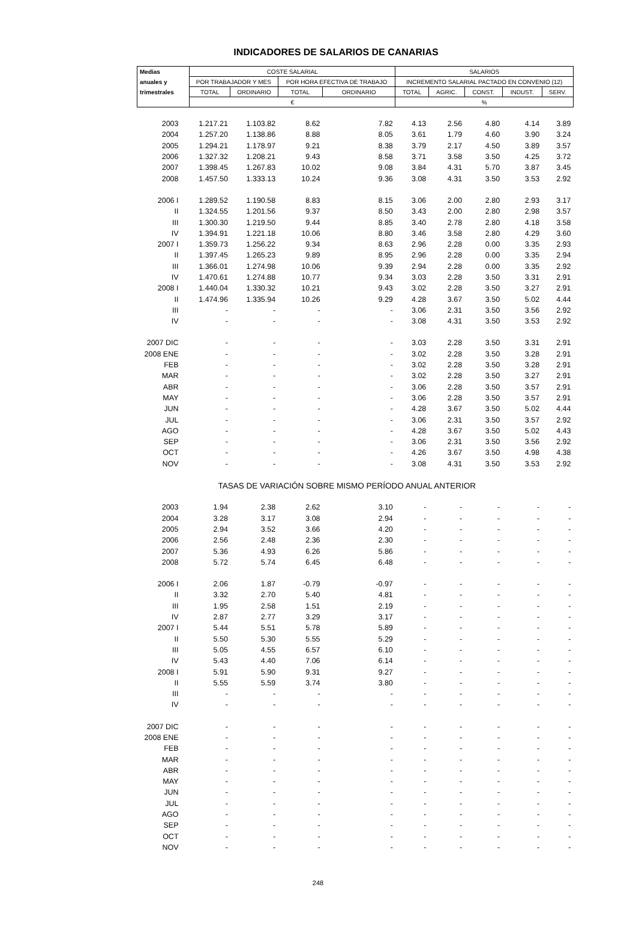INDICADORES DE SALARIOS DE CANARIAS
| Medias | COSTE SALARIAL | | | | SALARIOS | | | | |
| --- | --- | --- | --- | --- | --- | --- | --- | --- | --- |
| anuales y | POR TRABAJADOR Y MES | | POR HORA EFECTIVA DE TRABAJO | | INCREMENTO SALARIAL PACTADO EN CONVENIO (12) | | | | |
| trimestrales | TOTAL | ORDINARIO | TOTAL | ORDINARIO | TOTAL | AGRIC. | CONST. | INDUST. | SERV. |
| | € | | | | % | | | | |
| 2003 | 1.217.21 | 1.103.82 | 8.62 | 7.82 | 4.13 | 2.56 | 4.80 | 4.14 | 3.89 |
| 2004 | 1.257.20 | 1.138.86 | 8.88 | 8.05 | 3.61 | 1.79 | 4.60 | 3.90 | 3.24 |
| 2005 | 1.294.21 | 1.178.97 | 9.21 | 8.38 | 3.79 | 2.17 | 4.50 | 3.89 | 3.57 |
| 2006 | 1.327.32 | 1.208.21 | 9.43 | 8.58 | 3.71 | 3.58 | 3.50 | 4.25 | 3.72 |
| 2007 | 1.398.45 | 1.267.83 | 10.02 | 9.08 | 3.84 | 4.31 | 5.70 | 3.87 | 3.45 |
| 2008 | 1.457.50 | 1.333.13 | 10.24 | 9.36 | 3.08 | 4.31 | 3.50 | 3.53 | 2.92 |
| 2006 I | 1.289.52 | 1.190.58 | 8.83 | 8.15 | 3.06 | 2.00 | 2.80 | 2.93 | 3.17 |
| II | 1.324.55 | 1.201.56 | 9.37 | 8.50 | 3.43 | 2.00 | 2.80 | 2.98 | 3.57 |
| III | 1.300.30 | 1.219.50 | 9.44 | 8.85 | 3.40 | 2.78 | 2.80 | 4.18 | 3.58 |
| IV | 1.394.91 | 1.221.18 | 10.06 | 8.80 | 3.46 | 3.58 | 2.80 | 4.29 | 3.60 |
| 2007 I | 1.359.73 | 1.256.22 | 9.34 | 8.63 | 2.96 | 2.28 | 0.00 | 3.35 | 2.93 |
| II | 1.397.45 | 1.265.23 | 9.89 | 8.95 | 2.96 | 2.28 | 0.00 | 3.35 | 2.94 |
| III | 1.366.01 | 1.274.98 | 10.06 | 9.39 | 2.94 | 2.28 | 0.00 | 3.35 | 2.92 |
| IV | 1.470.61 | 1.274.88 | 10.77 | 9.34 | 3.03 | 2.28 | 3.50 | 3.31 | 2.91 |
| 2008 I | 1.440.04 | 1.330.32 | 10.21 | 9.43 | 3.02 | 2.28 | 3.50 | 3.27 | 2.91 |
| II | 1.474.96 | 1.335.94 | 10.26 | 9.29 | 4.28 | 3.67 | 3.50 | 5.02 | 4.44 |
| III | - | - | - | - | 3.06 | 2.31 | 3.50 | 3.56 | 2.92 |
| IV | - | - | - | - | 3.08 | 4.31 | 3.50 | 3.53 | 2.92 |
| 2007 DIC | - | - | - | - | 3.03 | 2.28 | 3.50 | 3.31 | 2.91 |
| 2008 ENE | - | - | - | - | 3.02 | 2.28 | 3.50 | 3.28 | 2.91 |
| FEB | - | - | - | - | 3.02 | 2.28 | 3.50 | 3.28 | 2.91 |
| MAR | - | - | - | - | 3.02 | 2.28 | 3.50 | 3.27 | 2.91 |
| ABR | - | - | - | - | 3.06 | 2.28 | 3.50 | 3.57 | 2.91 |
| MAY | - | - | - | - | 3.06 | 2.28 | 3.50 | 3.57 | 2.91 |
| JUN | - | - | - | - | 4.28 | 3.67 | 3.50 | 5.02 | 4.44 |
| JUL | - | - | - | - | 3.06 | 2.31 | 3.50 | 3.57 | 2.92 |
| AGO | - | - | - | - | 4.28 | 3.67 | 3.50 | 5.02 | 4.43 |
| SEP | - | - | - | - | 3.06 | 2.31 | 3.50 | 3.56 | 2.92 |
| OCT | - | - | - | - | 4.26 | 3.67 | 3.50 | 4.98 | 4.38 |
| NOV | - | - | - | - | 3.08 | 4.31 | 3.50 | 3.53 | 2.92 |
| | TASAS DE VARIACIÓN SOBRE MISMO PERÍODO ANUAL ANTERIOR | | | | | | | | |
| 2003 | 1.94 | 2.38 | 2.62 | 3.10 | - | - | - | - | - |
| 2004 | 3.28 | 3.17 | 3.08 | 2.94 | - | - | - | - | - |
| 2005 | 2.94 | 3.52 | 3.66 | 4.20 | - | - | - | - | - |
| 2006 | 2.56 | 2.48 | 2.36 | 2.30 | - | - | - | - | - |
| 2007 | 5.36 | 4.93 | 6.26 | 5.86 | - | - | - | - | - |
| 2008 | 5.72 | 5.74 | 6.45 | 6.48 | - | - | - | - | - |
| 2006 I | 2.06 | 1.87 | -0.79 | -0.97 | - | - | - | - | - |
| II | 3.32 | 2.70 | 5.40 | 4.81 | - | - | - | - | - |
| III | 1.95 | 2.58 | 1.51 | 2.19 | - | - | - | - | - |
| IV | 2.87 | 2.77 | 3.29 | 3.17 | - | - | - | - | - |
| 2007 I | 5.44 | 5.51 | 5.78 | 5.89 | - | - | - | - | - |
| II | 5.50 | 5.30 | 5.55 | 5.29 | - | - | - | - | - |
| III | 5.05 | 4.55 | 6.57 | 6.10 | - | - | - | - | - |
| IV | 5.43 | 4.40 | 7.06 | 6.14 | - | - | - | - | - |
| 2008 I | 5.91 | 5.90 | 9.31 | 9.27 | - | - | - | - | - |
| II | 5.55 | 5.59 | 3.74 | 3.80 | - | - | - | - | - |
| III | - | - | - | - | - | - | - | - | - |
| IV | - | - | - | - | - | - | - | - | - |
| 2007 DIC | - | - | - | - | - | - | - | - | - |
| 2008 ENE | - | - | - | - | - | - | - | - | - |
| FEB | - | - | - | - | - | - | - | - | - |
| MAR | - | - | - | - | - | - | - | - | - |
| ABR | - | - | - | - | - | - | - | - | - |
| MAY | - | - | - | - | - | - | - | - | - |
| JUN | - | - | - | - | - | - | - | - | - |
| JUL | - | - | - | - | - | - | - | - | - |
| AGO | - | - | - | - | - | - | - | - | - |
| SEP | - | - | - | - | - | - | - | - | - |
| OCT | - | - | - | - | - | - | - | - | - |
| NOV | - | - | - | - | - | - | - | - | - |
248